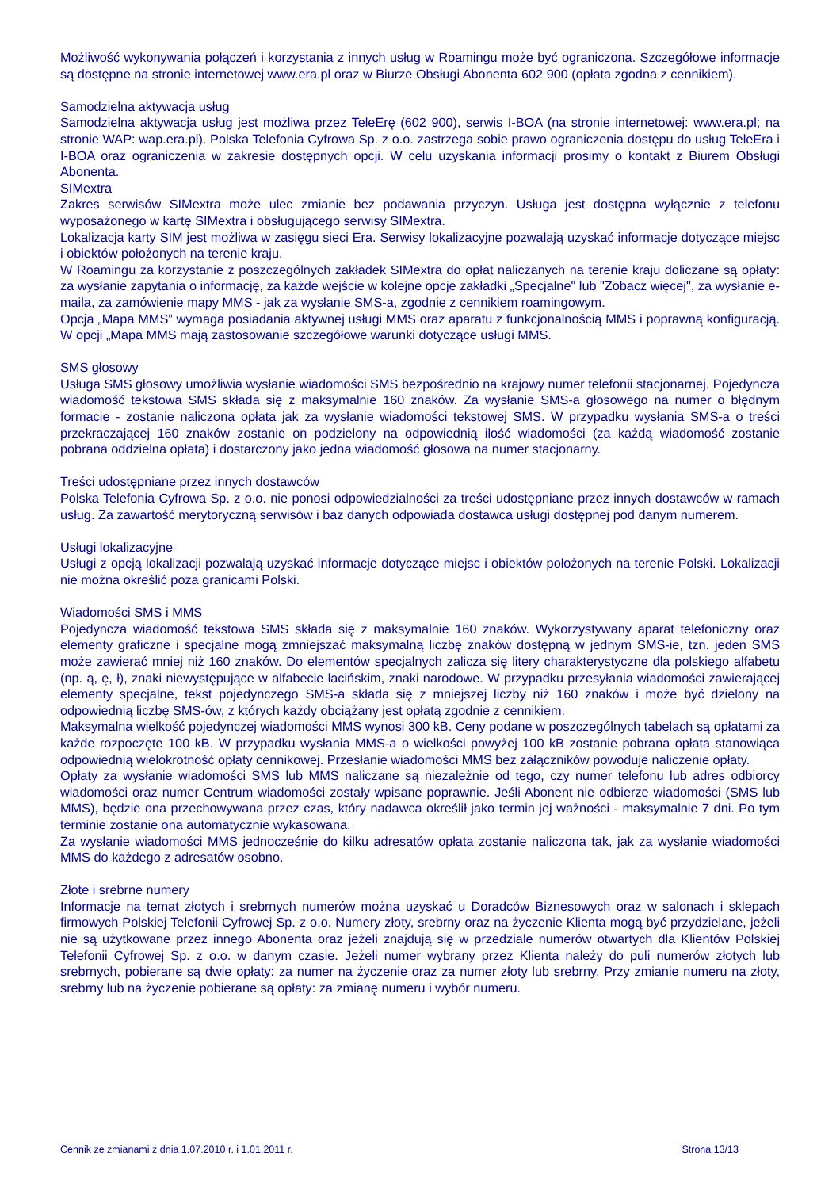Możliwość wykonywania połączeń i korzystania z innych usług w Roamingu może być ograniczona. Szczegółowe informacje są dostępne na stronie internetowej www.era.pl oraz w Biurze Obsługi Abonenta 602 900 (opłata zgodna z cennikiem).
Samodzielna aktywacja usług
Samodzielna aktywacja usług jest możliwa przez TeleErę (602 900), serwis I-BOA (na stronie internetowej: www.era.pl; na stronie WAP: wap.era.pl). Polska Telefonia Cyfrowa Sp. z o.o. zastrzega sobie prawo ograniczenia dostępu do usług TeleEra i I-BOA oraz ograniczenia w zakresie dostępnych opcji. W celu uzyskania informacji prosimy o kontakt z Biurem Obsługi Abonenta.
SIMextra
Zakres serwisów SIMextra może ulec zmianie bez podawania przyczyn. Usługa jest dostępna wyłącznie z telefonu wyposażonego w kartę SIMextra i obsługującego serwisy SIMextra.
Lokalizacja karty SIM jest możliwa w zasięgu sieci Era. Serwisy lokalizacyjne pozwalają uzyskać informacje dotyczące miejsc i obiektów położonych na terenie kraju.
W Roamingu za korzystanie z poszczególnych zakładek SIMextra do opłat naliczanych na terenie kraju doliczane są opłaty: za wysłanie zapytania o informację, za każde wejście w kolejne opcje zakładki „Specjalne" lub "Zobacz więcej", za wysłanie e-maila, za zamówienie mapy MMS - jak za wysłanie SMS-a, zgodnie z cennikiem roamingowym.
Opcja „Mapa MMS” wymaga posiadania aktywnej usługi MMS oraz aparatu z funkcjonalnością MMS i poprawną konfiguracją. W opcji „Mapa MMS mają zastosowanie szczegółowe warunki dotyczące usługi MMS.
SMS głosowy
Usługa SMS głosowy umożliwia wysłanie wiadomości SMS bezpośrednio na krajowy numer telefonii stacjonarnej. Pojedyncza wiadomość tekstowa SMS składa się z maksymalnie 160 znaków. Za wysłanie SMS-a głosowego na numer o błędnym formacie - zostanie naliczona opłata jak za wysłanie wiadomości tekstowej SMS. W przypadku wysłania SMS-a o treści przekraczającej 160 znaków zostanie on podzielony na odpowiednią ilość wiadomości (za każdą wiadomość zostanie pobrana oddzielna opłata) i dostarczony jako jedna wiadomość głosowa na numer stacjonarny.
Treści udostępniane przez innych dostawców
Polska Telefonia Cyfrowa Sp. z o.o. nie ponosi odpowiedzialności za treści udostępniane przez innych dostawców w ramach usług. Za zawartość merytoryczną serwisów i baz danych odpowiada dostawca usługi dostępnej pod danym numerem.
Usługi lokalizacyjne
Usługi z opcją lokalizacji pozwalają uzyskać informacje dotyczące miejsc i obiektów położonych na terenie Polski. Lokalizacji nie można określić poza granicami Polski.
Wiadomości SMS i MMS
Pojedyncza wiadomość tekstowa SMS składa się z maksymalnie 160 znaków. Wykorzystywany aparat telefoniczny oraz elementy graficzne i specjalne mogą zmniejszać maksymalną liczbę znaków dostępną w jednym SMS-ie, tzn. jeden SMS może zawierać mniej niż 160 znaków. Do elementów specjalnych zalicza się litery charakterystyczne dla polskiego alfabetu (np. ą, ę, ł), znaki niewystępujące w alfabecie łacińskim, znaki narodowe. W przypadku przesyłania wiadomości zawierającej elementy specjalne, tekst pojedynczego SMS-a składa się z mniejszej liczby niż 160 znaków i może być dzielony na odpowiednią liczbę SMS-ów, z których każdy obciążany jest opłatą zgodnie z cennikiem.
Maksymalna wielkość pojedynczej wiadomości MMS wynosi 300 kB. Ceny podane w poszczególnych tabelach są opłatami za każde rozpoczęte 100 kB. W przypadku wysłania MMS-a o wielkości powyżej 100 kB zostanie pobrana opłata stanowiąca odpowiednią wielokrotność opłaty cennikowej. Przesłanie wiadomości MMS bez załączników powoduje naliczenie opłaty.
Opłaty za wysłanie wiadomości SMS lub MMS naliczane są niezależnie od tego, czy numer telefonu lub adres odbiorcy wiadomości oraz numer Centrum wiadomości zostały wpisane poprawnie. Jeśli Abonent nie odbierze wiadomości (SMS lub MMS), będzie ona przechowywana przez czas, który nadawca określił jako termin jej ważności - maksymalnie 7 dni. Po tym terminie zostanie ona automatycznie wykasowana.
Za wysłanie wiadomości MMS jednocześnie do kilku adresatów opłata zostanie naliczona tak, jak za wysłanie wiadomości MMS do każdego z adresatów osobno.
Złote i srebrne numery
Informacje na temat złotych i srebrnych numerów można uzyskać u Doradców Biznesowych oraz w salonach i sklepach firmowych Polskiej Telefonii Cyfrowej Sp. z o.o. Numery złoty, srebrny oraz na życzenie Klienta mogą być przydzielane, jeżeli nie są użytkowane przez innego Abonenta oraz jeżeli znajdują się w przedziale numerów otwartych dla Klientów Polskiej Telefonii Cyfrowej Sp. z o.o. w danym czasie. Jeżeli numer wybrany przez Klienta należy do puli numerów złotych lub srebrnych, pobierane są dwie opłaty: za numer na życzenie oraz za numer złoty lub srebrny. Przy zmianie numeru na złoty, srebrny lub na życzenie pobierane są opłaty: za zmianę numeru i wybór numeru.
Cennik ze zmianami z dnia 1.07.2010 r. i 1.01.2011 r. Strona 13/13